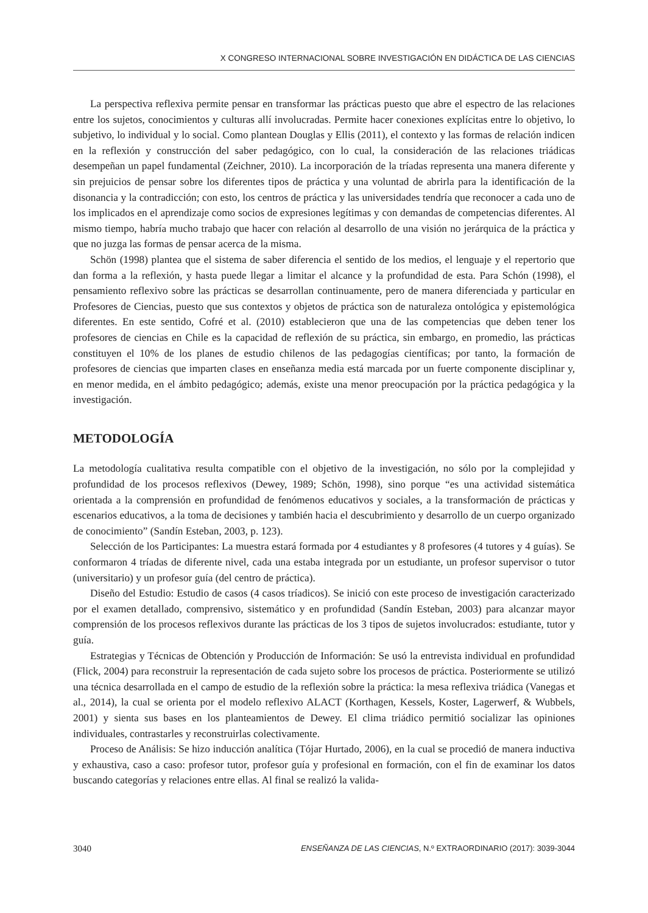X CONGRESO INTERNACIONAL SOBRE INVESTIGACIÓN EN DIDÁCTICA DE LAS CIENCIAS
La perspectiva reflexiva permite pensar en transformar las prácticas puesto que abre el espectro de las relaciones entre los sujetos, conocimientos y culturas allí involucradas. Permite hacer conexiones explícitas entre lo objetivo, lo subjetivo, lo individual y lo social. Como plantean Douglas y Ellis (2011), el contexto y las formas de relación indicen en la reflexión y construcción del saber pedagógico, con lo cual, la consideración de las relaciones triádicas desempeñan un papel fundamental (Zeichner, 2010). La incorporación de la tríadas representa una manera diferente y sin prejuicios de pensar sobre los diferentes tipos de práctica y una voluntad de abrirla para la identificación de la disonancia y la contradicción; con esto, los centros de práctica y las universidades tendría que reconocer a cada uno de los implicados en el aprendizaje como socios de expresiones legítimas y con demandas de competencias diferentes. Al mismo tiempo, habría mucho trabajo que hacer con relación al desarrollo de una visión no jerárquica de la práctica y que no juzga las formas de pensar acerca de la misma.
Schön (1998) plantea que el sistema de saber diferencia el sentido de los medios, el lenguaje y el repertorio que dan forma a la reflexión, y hasta puede llegar a limitar el alcance y la profundidad de esta. Para Schón (1998), el pensamiento reflexivo sobre las prácticas se desarrollan continuamente, pero de manera diferenciada y particular en Profesores de Ciencias, puesto que sus contextos y objetos de práctica son de naturaleza ontológica y epistemológica diferentes. En este sentido, Cofré et al. (2010) establecieron que una de las competencias que deben tener los profesores de ciencias en Chile es la capacidad de reflexión de su práctica, sin embargo, en promedio, las prácticas constituyen el 10% de los planes de estudio chilenos de las pedagogías científicas; por tanto, la formación de profesores de ciencias que imparten clases en enseñanza media está marcada por un fuerte componente disciplinar y, en menor medida, en el ámbito pedagógico; además, existe una menor preocupación por la práctica pedagógica y la investigación.
METODOLOGÍA
La metodología cualitativa resulta compatible con el objetivo de la investigación, no sólo por la complejidad y profundidad de los procesos reflexivos (Dewey, 1989; Schön, 1998), sino porque “es una actividad sistemática orientada a la comprensión en profundidad de fenómenos educativos y sociales, a la transformación de prácticas y escenarios educativos, a la toma de decisiones y también hacia el descubrimiento y desarrollo de un cuerpo organizado de conocimiento” (Sandín Esteban, 2003, p. 123).
Selección de los Participantes: La muestra estará formada por 4 estudiantes y 8 profesores (4 tutores y 4 guías). Se conformaron 4 tríadas de diferente nivel, cada una estaba integrada por un estudiante, un profesor supervisor o tutor (universitario) y un profesor guía (del centro de práctica).
Diseño del Estudio: Estudio de casos (4 casos tríadicos). Se inició con este proceso de investigación caracterizado por el examen detallado, comprensivo, sistemático y en profundidad (Sandín Esteban, 2003) para alcanzar mayor comprensión de los procesos reflexivos durante las prácticas de los 3 tipos de sujetos involucrados: estudiante, tutor y guía.
Estrategias y Técnicas de Obtención y Producción de Información: Se usó la entrevista individual en profundidad (Flick, 2004) para reconstruir la representación de cada sujeto sobre los procesos de práctica. Posteriormente se utilizó una técnica desarrollada en el campo de estudio de la reflexión sobre la práctica: la mesa reflexiva triádica (Vanegas et al., 2014), la cual se orienta por el modelo reflexivo ALACT (Korthagen, Kessels, Koster, Lagerwerf, & Wubbels, 2001) y sienta sus bases en los planteamientos de Dewey. El clima triádico permitió socializar las opiniones individuales, contrastarles y reconstruirlas colectivamente.
Proceso de Análisis: Se hizo inducción analítica (Tójar Hurtado, 2006), en la cual se procedió de manera inductiva y exhaustiva, caso a caso: profesor tutor, profesor guía y profesional en formación, con el fin de examinar los datos buscando categorías y relaciones entre ellas. Al final se realizó la valida-
3040 ENSEÑANZA DE LAS CIENCIAS, N.º EXTRAORDINARIO (2017): 3039-3044